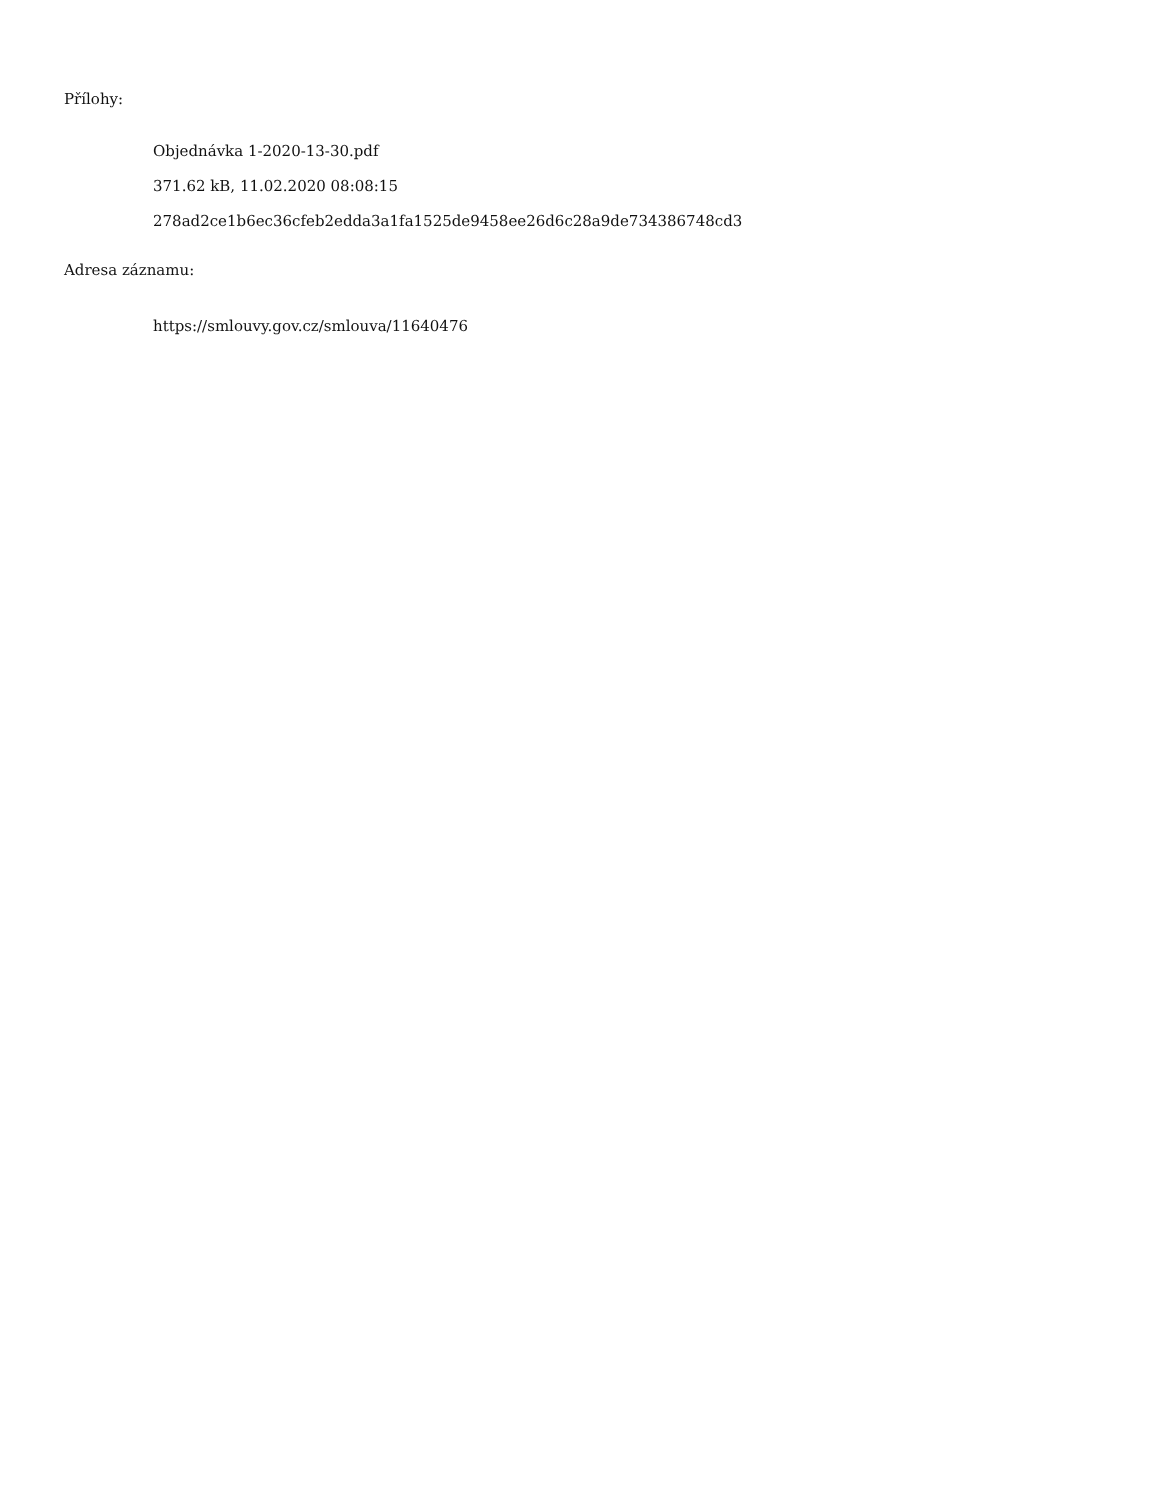Přílohy:
Objednávka 1-2020-13-30.pdf
371.62 kB, 11.02.2020 08:08:15
278ad2ce1b6ec36cfeb2edda3a1fa1525de9458ee26d6c28a9de734386748cd3
Adresa záznamu:
https://smlouvy.gov.cz/smlouva/11640476